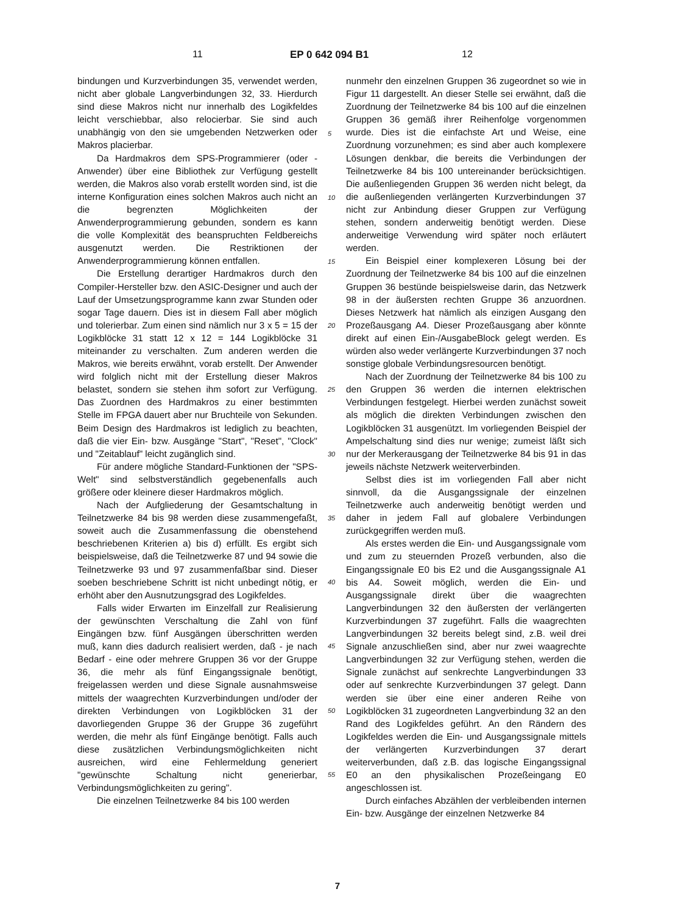11 EP 0 642 094 B1 12
bindungen und Kurzverbindungen 35, verwendet werden, nicht aber globale Langverbindungen 32, 33. Hierdurch sind diese Makros nicht nur innerhalb des Logikfeldes leicht verschiebbar, also relocierbar. Sie sind auch unabhängig von den sie umgebenden Netzwerken oder Makros placierbar.
Da Hardmakros dem SPS-Programmierer (oder -Anwender) über eine Bibliothek zur Verfügung gestellt werden, die Makros also vorab erstellt worden sind, ist die interne Konfiguration eines solchen Makros auch nicht an die begrenzten Möglichkeiten der Anwenderprogrammierung gebunden, sondern es kann die volle Komplexität des beanspruchten Feldbereichs ausgenutzt werden. Die Restriktionen der Anwenderprogrammierung können entfallen.
Die Erstellung derartiger Hardmakros durch den Compiler-Hersteller bzw. den ASIC-Designer und auch der Lauf der Umsetzungsprogramme kann zwar Stunden oder sogar Tage dauern. Dies ist in diesem Fall aber möglich und tolerierbar. Zum einen sind nämlich nur 3 x 5 = 15 der Logikblöcke 31 statt 12 x 12 = 144 Logikblöcke 31 miteinander zu verschalten. Zum anderen werden die Makros, wie bereits erwähnt, vorab erstellt. Der Anwender wird folglich nicht mit der Erstellung dieser Makros belastet, sondern sie stehen ihm sofort zur Verfügung. Das Zuordnen des Hardmakros zu einer bestimmten Stelle im FPGA dauert aber nur Bruchteile von Sekunden. Beim Design des Hardmakros ist lediglich zu beachten, daß die vier Ein- bzw. Ausgänge "Start", "Reset", "Clock" und "Zeitablauf" leicht zugänglich sind.
Für andere mögliche Standard-Funktionen der "SPS-Welt" sind selbstverständlich gegebenenfalls auch größere oder kleinere dieser Hardmakros möglich.
Nach der Aufgliederung der Gesamtschaltung in Teilnetzwerke 84 bis 98 werden diese zusammengefaßt, soweit auch die Zusammenfassung die obenstehend beschriebenen Kriterien a) bis d) erfüllt. Es ergibt sich beispielsweise, daß die Teilnetzwerke 87 und 94 sowie die Teilnetzwerke 93 und 97 zusammenfaßbar sind. Dieser soeben beschriebene Schritt ist nicht unbedingt nötig, er erhöht aber den Ausnutzungsgrad des Logikfeldes.
Falls wider Erwarten im Einzelfall zur Realisierung der gewünschten Verschaltung die Zahl von fünf Eingängen bzw. fünf Ausgängen überschritten werden muß, kann dies dadurch realisiert werden, daß - je nach Bedarf - eine oder mehrere Gruppen 36 vor der Gruppe 36, die mehr als fünf Eingangssignale benötigt, freigelassen werden und diese Signale ausnahmsweise mittels der waagrechten Kurzverbindungen und/oder der direkten Verbindungen von Logikblöcken 31 der davorliegenden Gruppe 36 der Gruppe 36 zugeführt werden, die mehr als fünf Eingänge benötigt. Falls auch diese zusätzlichen Verbindungsmöglichkeiten nicht ausreichen, wird eine Fehlermeldung generiert "gewünschte Schaltung nicht generierbar, Verbindungsmöglichkeiten zu gering".
Die einzelnen Teilnetzwerke 84 bis 100 werden
nunmehr den einzelnen Gruppen 36 zugeordnet so wie in Figur 11 dargestellt. An dieser Stelle sei erwähnt, daß die Zuordnung der Teilnetzwerke 84 bis 100 auf die einzelnen Gruppen 36 gemäß ihrer Reihenfolge vorgenommen wurde. Dies ist die einfachste Art und Weise, eine Zuordnung vorzunehmen; es sind aber auch komplexere Lösungen denkbar, die bereits die Verbindungen der Teilnetzwerke 84 bis 100 untereinander berücksichtigen. Die außenliegenden Gruppen 36 werden nicht belegt, da die außenliegenden verlängerten Kurzverbindungen 37 nicht zur Anbindung dieser Gruppen zur Verfügung stehen, sondern anderweitig benötigt werden. Diese anderweitige Verwendung wird später noch erläutert werden.
Ein Beispiel einer komplexeren Lösung bei der Zuordnung der Teilnetzwerke 84 bis 100 auf die einzelnen Gruppen 36 bestünde beispielsweise darin, das Netzwerk 98 in der äußersten rechten Gruppe 36 anzuordnen. Dieses Netzwerk hat nämlich als einzigen Ausgang den Prozeßausgang A4. Dieser Prozeßausgang aber könnte direkt auf einen Ein-/AusgabeBlock gelegt werden. Es würden also weder verlängerte Kurzverbindungen 37 noch sonstige globale Verbindungsresourcen benötigt.
Nach der Zuordnung der Teilnetzwerke 84 bis 100 zu den Gruppen 36 werden die internen elektrischen Verbindungen festgelegt. Hierbei werden zunächst soweit als möglich die direkten Verbindungen zwischen den Logikblöcken 31 ausgenützt. Im vorliegenden Beispiel der Ampelschaltung sind dies nur wenige; zumeist läßt sich nur der Merkerausgang der Teilnetzwerke 84 bis 91 in das jeweils nächste Netzwerk weiterverbinden.
Selbst dies ist im vorliegenden Fall aber nicht sinnvoll, da die Ausgangssignale der einzelnen Teilnetzwerke auch anderweitig benötigt werden und daher in jedem Fall auf globalere Verbindungen zurückgegriffen werden muß.
Als erstes werden die Ein- und Ausgangssignale vom und zum zu steuernden Prozeß verbunden, also die Eingangssignale E0 bis E2 und die Ausgangssignale A1 bis A4. Soweit möglich, werden die Ein- und Ausgangssignale direkt über die waagrechten Langverbindungen 32 den äußersten der verlängerten Kurzverbindungen 37 zugeführt. Falls die waagrechten Langverbindungen 32 bereits belegt sind, z.B. weil drei Signale anzuschließen sind, aber nur zwei waagrechte Langverbindungen 32 zur Verfügung stehen, werden die Signale zunächst auf senkrechte Langverbindungen 33 oder auf senkrechte Kurzverbindungen 37 gelegt. Dann werden sie über eine einer anderen Reihe von Logikblöcken 31 zugeordneten Langverbindung 32 an den Rand des Logikfeldes geführt. An den Rändern des Logikfeldes werden die Ein- und Ausgangssignale mittels der verlängerten Kurzverbindungen 37 derart weiterverbunden, daß z.B. das logische Eingangssignal E0 an den physikalischen Prozeßeingang E0 angeschlossen ist.
Durch einfaches Abzählen der verbleibenden internen Ein- bzw. Ausgänge der einzelnen Netzwerke 84
5
10
15
20
25
30
35
40
45
50
55
7